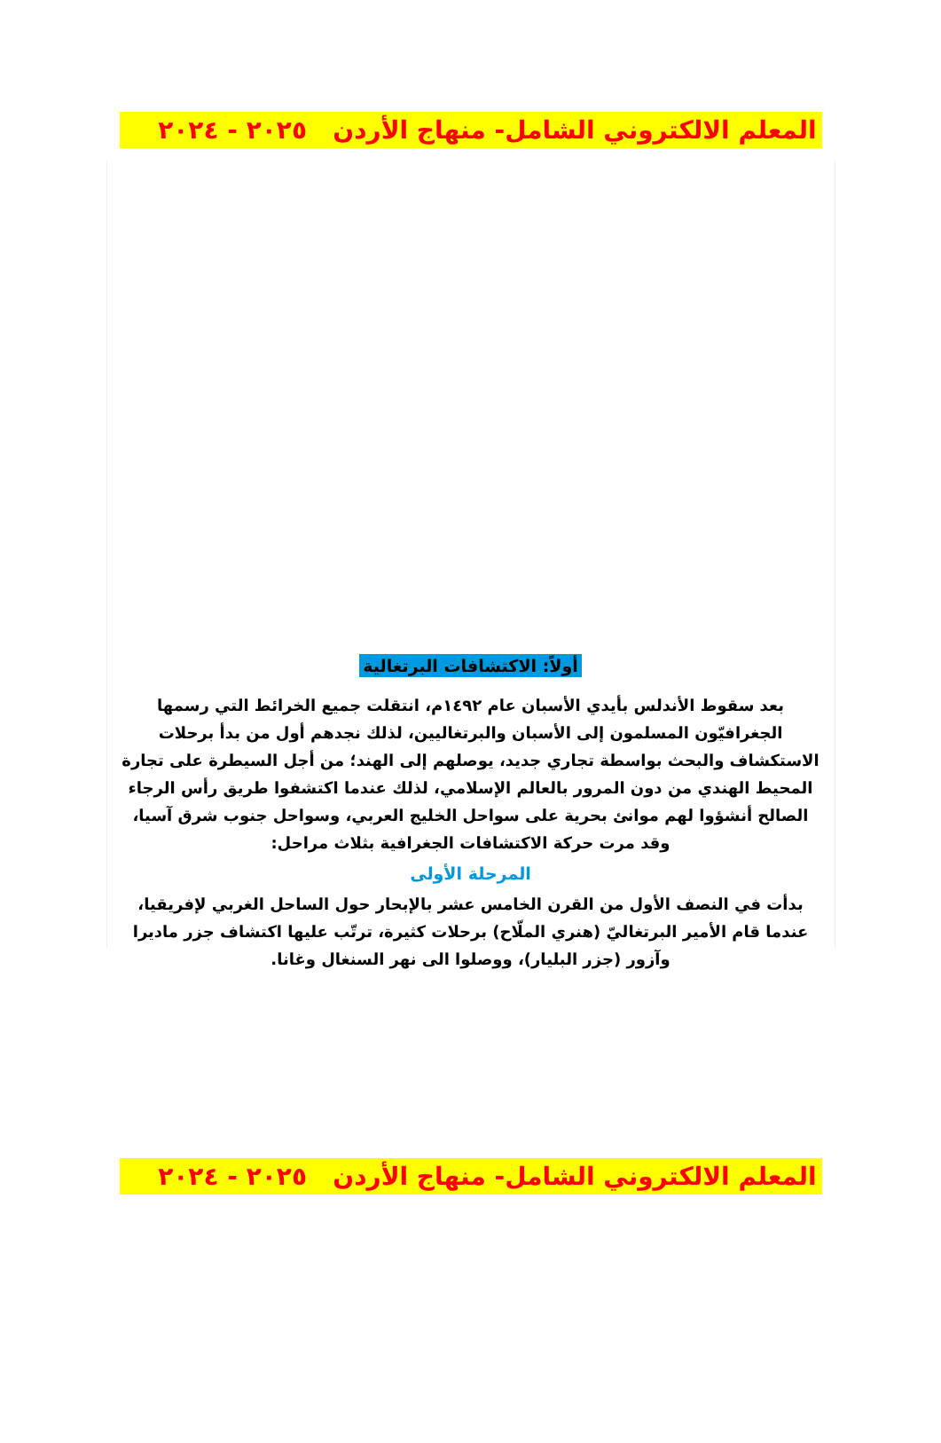المعلم الالكتروني الشامل- منهاج الأردن ٢٠٢٥ - ٢٠٢٤
أولاً: الاكتشافات البرتغالية
بعد سقوط الأندلس بأيدي الأسبان عام ١٤٩٢م، انتقلت جميع الخرائط التي رسمها الجغرافيّون المسلمون إلى الأسبان والبرتغاليين، لذلك نجدهم أول من بدأ برحلات الاستكشاف والبحث بواسطة تجاري جديد، يوصلهم إلى الهند؛ من أجل السيطرة على تجارة المحيط الهندي من دون المرور بالعالم الإسلامي، لذلك عندما اكتشفوا طريق رأس الرجاء الصالح أنشؤوا لهم موانئ بحرية على سواحل الخليج العربي، وسواحل جنوب شرق آسيا، وقد مرت حركة الاكتشافات الجغرافية بثلاث مراحل:
المرحلة الأولى
بدأت في النصف الأول من القرن الخامس عشر بالإبحار حول الساحل الغربي لإفريقيا، عندما قام الأمير البرتغاليّ (هنري الملّاح) برحلات كثيرة، ترتّب عليها اكتشاف جزر ماديرا وآزور (جزر البليار)، ووصلوا الى نهر السنغال وغانا.
المعلم الالكتروني الشامل- منهاج الأردن ٢٠٢٥ - ٢٠٢٤